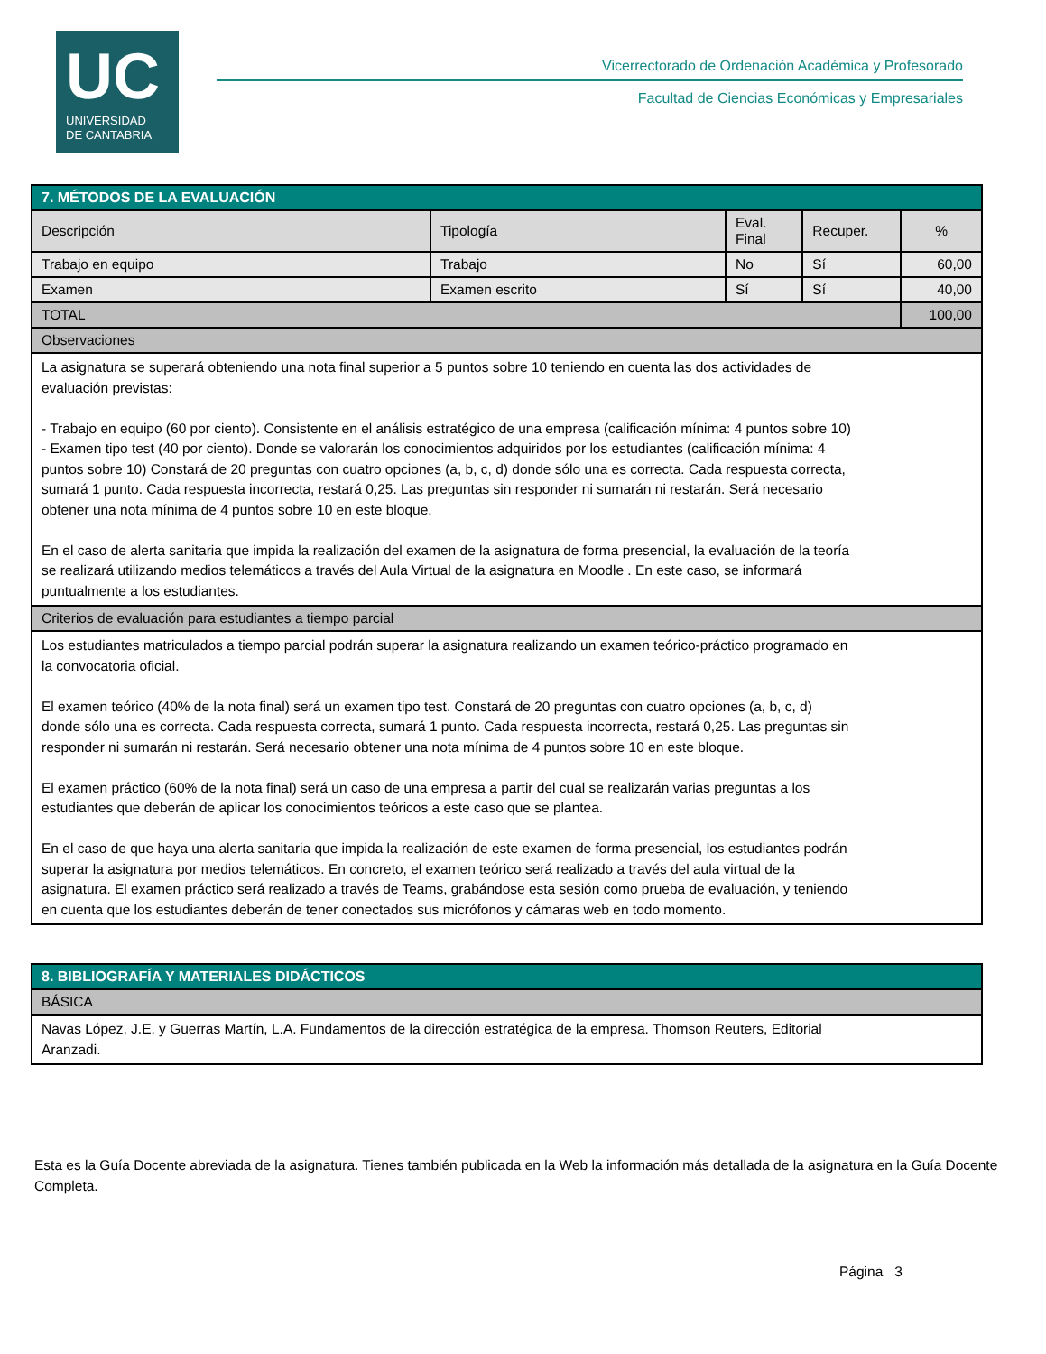UC
UNIVERSIDAD
DE CANTABRIA
Vicerrectorado de Ordenación Académica y Profesorado
Facultad de Ciencias Económicas y Empresariales
| 7. MÉTODOS DE LA EVALUACIÓN | | | | |
| Descripción | Tipología | Eval. Final | Recuper. | % |
| Trabajo en equipo | Trabajo | No | Sí | 60,00 |
| Examen | Examen escrito | Sí | Sí | 40,00 |
| TOTAL | | | | 100,00 |
| Observaciones | | | | |
| La asignatura se superará obteniendo una nota final superior a 5 puntos sobre 10 teniendo en cuenta las dos actividades de evaluación previstas: - Trabajo en equipo (60 por ciento). Consistente en el análisis estratégico de una empresa (calificación mínima: 4 puntos sobre 10) - Examen tipo test (40 por ciento). Donde se valorarán los conocimientos adquiridos por los estudiantes (calificación mínima: 4 puntos sobre 10) Constará de 20 preguntas con cuatro opciones (a, b, c, d) donde sólo una es correcta. Cada respuesta correcta, sumará 1 punto. Cada respuesta incorrecta, restará 0,25. Las preguntas sin responder ni sumarán ni restarán. Será necesario obtener una nota mínima de 4 puntos sobre 10 en este bloque. En el caso de alerta sanitaria que impida la realización del examen de la asignatura de forma presencial, la evaluación de la teoría se realizará utilizando medios telemáticos a través del Aula Virtual de la asignatura en Moodle . En este caso, se informará puntualmente a los estudiantes. | | | | |
| Criterios de evaluación para estudiantes a tiempo parcial | | | | |
| Los estudiantes matriculados a tiempo parcial podrán superar la asignatura realizando un examen teórico-práctico programado en la convocatoria oficial. El examen teórico (40% de la nota final) será un examen tipo test. Constará de 20 preguntas con cuatro opciones (a, b, c, d) donde sólo una es correcta. Cada respuesta correcta, sumará 1 punto. Cada respuesta incorrecta, restará 0,25. Las preguntas sin responder ni sumarán ni restarán. Será necesario obtener una nota mínima de 4 puntos sobre 10 en este bloque. El examen práctico (60% de la nota final) será un caso de una empresa a partir del cual se realizarán varias preguntas a los estudiantes que deberán de aplicar los conocimientos teóricos a este caso que se plantea. En el caso de que haya una alerta sanitaria que impida la realización de este examen de forma presencial, los estudiantes podrán superar la asignatura por medios telemáticos. En concreto, el examen teórico será realizado a través del aula virtual de la asignatura. El examen práctico será realizado a través de Teams, grabándose esta sesión como prueba de evaluación, y teniendo en cuenta que los estudiantes deberán de tener conectados sus micrófonos y cámaras web en todo momento. | | | | |
| 8. BIBLIOGRAFÍA Y MATERIALES DIDÁCTICOS |
| BÁSICA |
| Navas López, J.E. y Guerras Martín, L.A. Fundamentos de la dirección estratégica de la empresa. Thomson Reuters, Editorial Aranzadi. |
Esta es la Guía Docente abreviada de la asignatura. Tienes también publicada en la Web la información más detallada de la asignatura en la Guía Docente Completa.
Página 3